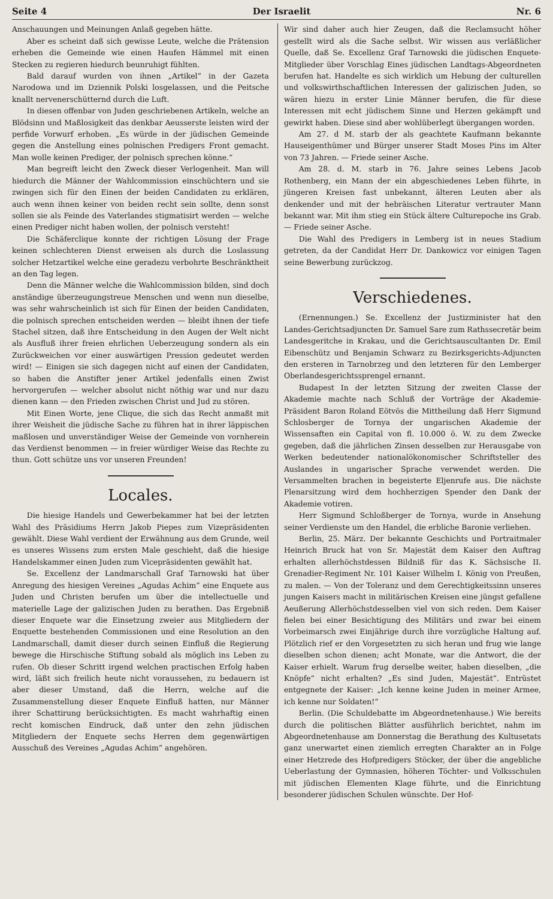Seite 4 Der Israelit Nr. 6
Anschauungen und Meinungen Anlaß gegeben hätte.
Aber es scheint daß sich gewisse Leute, welche die Prätension erheben die Gemeinde wie einen Haufen Hämmel mit einen Stecken zu regieren hiedurch beunruhigt fühlten.
Bald darauf wurden von ihnen „Artikel“ in der Gazeta Narodowa und im Dziennik Polski losgelassen, und die Peitsche knallt nervenerschütternd durch die Luft.
In diesen offenbar von Juden geschriebenen Artikeln, welche an Blödsinn und Maßlosigkeit das denkbar Aeusserste leisten wird der perfide Vorwurf erhoben. „Es würde in der jüdischen Gemeinde gegen die Anstellung eines polnischen Predigers Front gemacht. Man wolle keinen Prediger, der polnisch sprechen könne.“
Man begreift leicht den Zweck dieser Verlogenheit. Man will hiedurch die Männer der Wahlcommission einschüchtern und sie zwingen sich für den Einen der beiden Candidaten zu erklären, auch wenn ihnen keiner von beiden recht sein sollte, denn sonst sollen sie als Feinde des Vaterlandes stigmatisirt werden — welche einen Prediger nicht haben wollen, der polnisch versteht!
Die Schäferclique konnte der richtigen Lösung der Frage keinen schlechteren Dienst erweisen als durch die Loslassung solcher Hetzartikel welche eine geradezu verbohrte Beschränktheit an den Tag legen.
Denn die Männer welche die Wahlcommission bilden, sind doch anständige überzeugungstreue Menschen und wenn nun dieselbe, was sehr wahrscheinlich ist sich für Einen der beiden Candidaten, die polnisch sprechen entscheiden werden — bleibt ihnen der tiefe Stachel sitzen, daß ihre Entscheidung in den Augen der Welt nicht als Ausfluß ihrer freien ehrlichen Ueberzeugung sondern als ein Zurückweichen vor einer auswärtigen Pression gedeutet werden wird! — Einigen sie sich dagegen nicht auf einen der Candidaten, so haben die Anstifter jener Artikel jedenfalls einen Zwist hervorgerufen — welcher absolut nicht nöthig war und nur dazu dienen kann — den Frieden zwischen Christ und Jud zu stören.
Mit Einen Worte, jene Clique, die sich das Recht anmaßt mit ihrer Weisheit die jüdische Sache zu führen hat in ihrer läppischen maßlosen und unverständiger Weise der Gemeinde von vornherein das Verdienst benommen — in freier würdiger Weise das Rechte zu thun. Gott schütze uns vor unseren Freunden!
Locales.
Die hiesige Handels und Gewerbekammer hat bei der letzten Wahl des Präsidiums Herrn Jakob Piepes zum Vizepräsidenten gewählt. Diese Wahl verdient der Erwähnung aus dem Grunde, weil es unseres Wissens zum ersten Male geschieht, daß die hiesige Handelskammer einen Juden zum Vicepräsidenten gewählt hat.
Se. Excellenz der Landmarschall Graf Tarnowski hat über Anregung des hiesigen Vereines „Agudas Achim“ eine Enquete aus Juden und Christen berufen um über die intellectuelle und materielle Lage der galizischen Juden zu berathen. Das Ergebniß dieser Enquete war die Einsetzung zweier aus Mitgliedern der Enquette bestehenden Commissionen und eine Resolution an den Landmarschall, damit dieser durch seinen Einfluß die Regierung bewege die Hirschische Stiftung sobald als möglich ins Leben zu rufen. Ob dieser Schritt irgend welchen practischen Erfolg haben wird, läßt sich freilich heute nicht voraussehen, zu bedauern ist aber dieser Umstand, daß die Herrn, welche auf die Zusammenstellung dieser Enquete Einfluß hatten, nur Männer ihrer Schattirung berücksichtigten. Es macht wahrhaftig einen recht komischen Eindruck, daß unter den zehn jüdischen Mitgliedern der Enquete sechs Herren dem gegenwärtigen Ausschuß des Vereines „Agudas Achim“ angehören.
Wir sind daher auch hier Zeugen, daß die Reclamsucht höher gestellt wird als die Sache selbst. Wir wissen aus verläßlicher Quelle, daß Se. Excellenz Graf Tarnowski die jüdischen Enquete-Mitglieder über Vorschlag Eines jüdischen Landtags-Abgeordneten berufen hat. Handelte es sich wirklich um Hebung der culturellen und volkswirthschaftlichen Interessen der galizischen Juden, so wären hiezu in erster Linie Männer berufen, die für diese Interessen mit echt jüdischem Sinne und Herzen gekämpft und gewirkt haben. Diese sind aber wohlüberlegt übergangen worden.
Am 27. d M. starb der als geachtete Kaufmann bekannte Hauseigenthümer und Bürger unserer Stadt Moses Pins im Alter von 73 Jahren. — Friede seiner Asche.
Am 28. d. M. starb in 76. Jahre seines Lebens Jacob Rothenberg, ein Mann der ein abgeschiedenes Leben führte, in jüngeren Kreisen fast unbekannt, älteren Leuten aber als denkender und mit der hebräischen Literatur vertrauter Mann bekannt war. Mit ihm stieg ein Stück ältere Culturepoche ins Grab. — Friede seiner Asche.
Die Wahl des Predigers in Lemberg ist in neues Stadium getreten, da der Candidat Herr Dr. Dankowicz vor einigen Tagen seine Bewerbung zurückzog.
Verschiedenes.
(Ernennungen.) Se. Excellenz der Justizminister hat den Landes-Gerichtsadjuncten Dr. Samuel Sare zum Rathssecretär beim Landesgeritche in Krakau, und die Gerichtsauscultanten Dr. Emil Eibenschütz und Benjamin Schwarz zu Bezirksgerichts-Adjuncten den ersteren in Tarnobrzeg und den letzteren für den Lemberger Oberlandesgerichtssprengel ernannt.
Budapest In der letzten Sitzung der zweiten Classe der Akademie machte nach Schluß der Vorträge der Akademie-Präsident Baron Roland Eötvös die Mittheilung daß Herr Sigmund Schlosberger de Tornya der ungarischen Akademie der Wissensaften ein Capital von fl. 10.000 ö. W. zu dem Zwecke gegeben, daß die jährlichen Zinsen desselben zur Herausgabe von Werken bedeutender nationalökonomischer Schriftsteller des Auslandes in ungarischer Sprache verwendet werden. Die Versammelten brachen in begeisterte Eljenrufe aus. Die nächste Plenarsitzung wird dem hochherzigen Spender den Dank der Akademie votiren.
Herr Sigmund Schloßberger de Tornya, wurde in Ansehung seiner Verdienste um den Handel, die erbliche Baronie verliehen.
Berlin, 25. März. Der bekannte Geschichts und Portraitmaler Heinrich Bruck hat von Sr. Majestät dem Kaiser den Auftrag erhalten allerhöchstdessen Bildniß für das K. Sächsische II. Grenadier-Regiment Nr. 101 Kaiser Wilhelm I. König von Preußen, zu malen. — Von der Toleranz und dem Gerechtigkeitssinn unseres jungen Kaisers macht in militärischen Kreisen eine jüngst gefallene Aeußerung Allerhöchstdesselben viel von sich reden. Dem Kaiser fielen bei einer Besichtigung des Militärs und zwar bei einem Vorbeimarsch zwei Einjährige durch ihre vorzügliche Haltung auf. Plötzlich rief er den Vorgesetzten zu sich heran und frug wie lange dieselben schon dienen; acht Monate, war die Antwort, die der Kaiser erhielt. Warum frug derselbe weiter, haben dieselben, „die Knöpfe“ nicht erhalten? „Es sind Juden, Majestät“. Entrüstet entgegnete der Kaiser: „Ich kenne keine Juden in meiner Armee, ich kenne nur Soldaten!“
Berlin. (Die Schuldebatte im Abgeordnetenhause.) Wie bereits durch die politischen Blätter ausführlich berichtet, nahm im Abgeordnetenhause am Donnerstag die Berathung des Kultusetats ganz unerwartet einen ziemlich erregten Charakter an in Folge einer Hetzrede des Hofpredigers Stöcker, der über die angebliche Ueberlastung der Gymnasien, höheren Töchter- und Volksschulen mit jüdischen Elementen Klage führte, und die Einrichtung besonderer jüdischen Schulen wünschte. Der Hof-